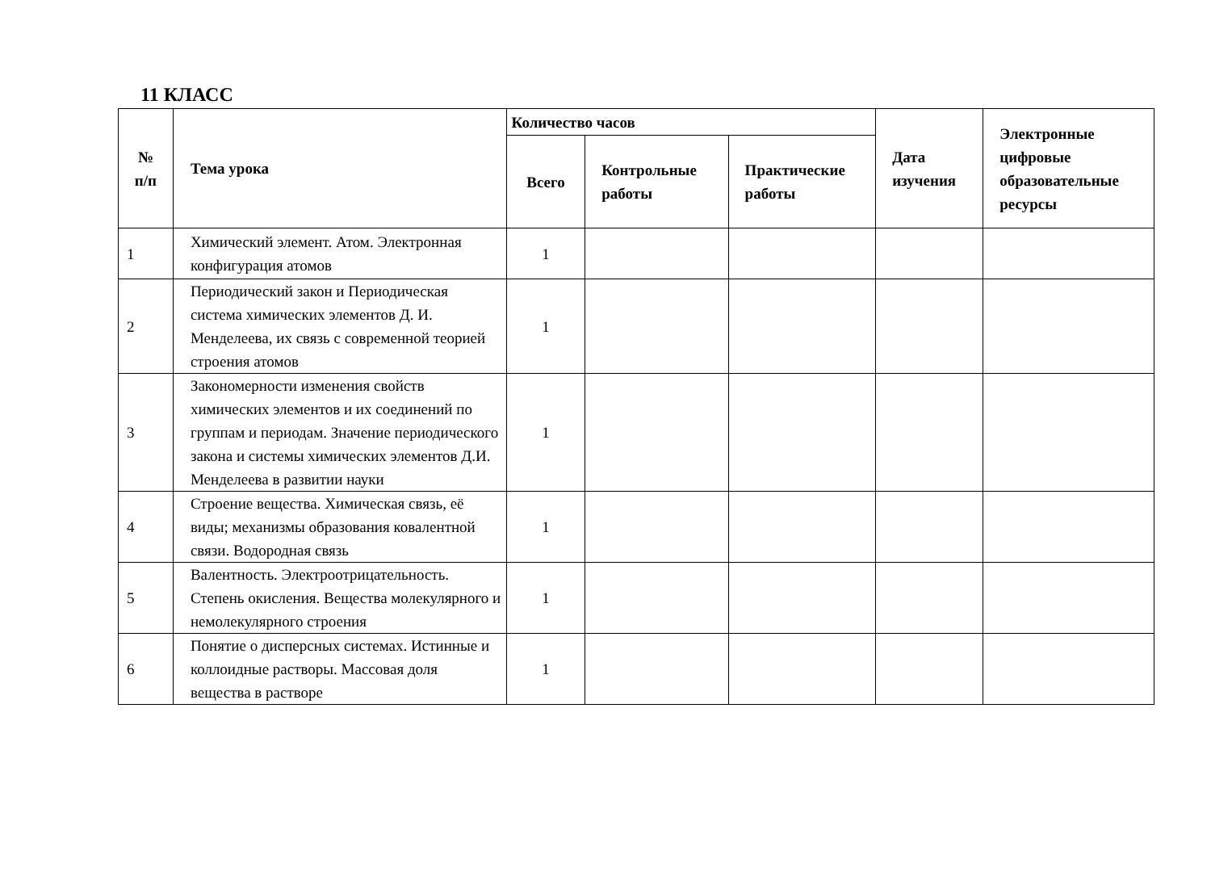11 КЛАСС
| № п/п | Тема урока | Количество часов | | | Дата изучения | Электронные цифровые образовательные ресурсы |
| --- | --- | --- | --- | --- | --- | --- |
| | | Всего | Контрольные работы | Практические работы | | |
| 1 | Химический элемент. Атом. Электронная конфигурация атомов | 1 | | | | |
| 2 | Периодический закон и Периодическая система химических элементов Д. И. Менделеева, их связь с современной теорией строения атомов | 1 | | | | |
| 3 | Закономерности изменения свойств химических элементов и их соединений по группам и периодам. Значение периодического закона и системы химических элементов Д.И. Менделеева в развитии науки | 1 | | | | |
| 4 | Строение вещества. Химическая связь, её виды; механизмы образования ковалентной связи. Водородная связь | 1 | | | | |
| 5 | Валентность. Электроотрицательность. Степень окисления. Вещества молекулярного и немолекулярного строения | 1 | | | | |
| 6 | Понятие о дисперсных системах. Истинные и коллоидные растворы. Массовая доля вещества в растворе | 1 | | | | |